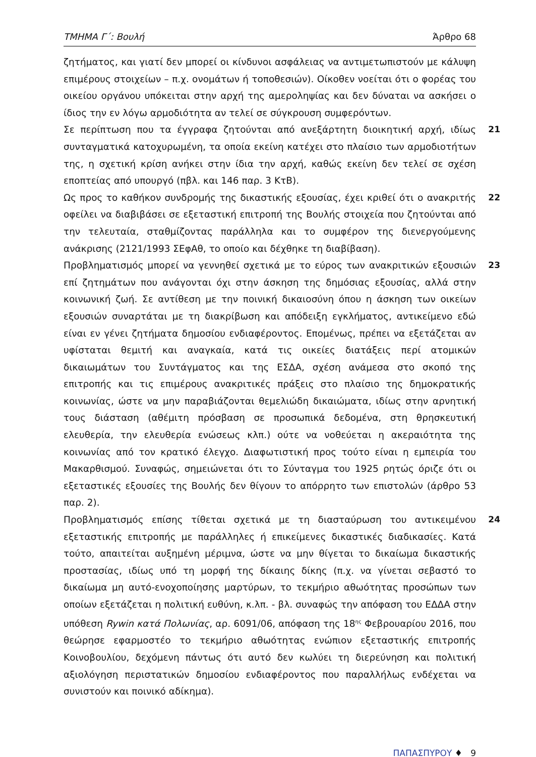ΤΜΗΜΑ Γ΄: Βουλή Άρθρο 68
ζητήματος, και γιατί δεν μπορεί οι κίνδυνοι ασφάλειας να αντιμετωπιστούν με κάλυψη επιμέρους στοιχείων – π.χ. ονομάτων ή τοποθεσιών). Οίκοθεν νοείται ότι ο φορέας του οικείου οργάνου υπόκειται στην αρχή της αμεροληψίας και δεν δύναται να ασκήσει ο ίδιος την εν λόγω αρμοδιότητα αν τελεί σε σύγκρουση συμφερόντων.
21 Σε περίπτωση που τα έγγραφα ζητούνται από ανεξάρτητη διοικητική αρχή, ιδίως συνταγματικά κατοχυρωμένη, τα οποία εκείνη κατέχει στο πλαίσιο των αρμοδιοτήτων της, η σχετική κρίση ανήκει στην ίδια την αρχή, καθώς εκείνη δεν τελεί σε σχέση εποπτείας από υπουργό (πβλ. και 146 παρ. 3 ΚτΒ).
22 Ως προς το καθήκον συνδρομής της δικαστικής εξουσίας, έχει κριθεί ότι ο ανακριτής οφείλει να διαβιβάσει σε εξεταστική επιτροπή της Βουλής στοιχεία που ζητούνται από την τελευταία, σταθμίζοντας παράλληλα και το συμφέρον της διενεργούμενης ανάκρισης (2121/1993 ΣΕφΑθ, το οποίο και δέχθηκε τη διαβίβαση).
23 Προβληματισμός μπορεί να γεννηθεί σχετικά με το εύρος των ανακριτικών εξουσιών επί ζητημάτων που ανάγονται όχι στην άσκηση της δημόσιας εξουσίας, αλλά στην κοινωνική ζωή. Σε αντίθεση με την ποινική δικαιοσύνη όπου η άσκηση των οικείων εξουσιών συναρτάται με τη διακρίβωση και απόδειξη εγκλήματος, αντικείμενο εδώ είναι εν γένει ζητήματα δημοσίου ενδιαφέροντος. Επομένως, πρέπει να εξετάζεται αν υφίσταται θεμιτή και αναγκαία, κατά τις οικείες διατάξεις περί ατομικών δικαιωμάτων του Συντάγματος και της ΕΣΔΑ, σχέση ανάμεσα στο σκοπό της επιτροπής και τις επιμέρους ανακριτικές πράξεις στο πλαίσιο της δημοκρατικής κοινωνίας, ώστε να μην παραβιάζονται θεμελιώδη δικαιώματα, ιδίως στην αρνητική τους διάσταση (αθέμιτη πρόσβαση σε προσωπικά δεδομένα, στη θρησκευτική ελευθερία, την ελευθερία ενώσεως κλπ.) ούτε να νοθεύεται η ακεραιότητα της κοινωνίας από τον κρατικό έλεγχο. Διαφωτιστική προς τούτο είναι η εμπειρία του Μακαρθισμού. Συναφώς, σημειώνεται ότι το Σύνταγμα του 1925 ρητώς όριζε ότι οι εξεταστικές εξουσίες της Βουλής δεν θίγουν το απόρρητο των επιστολών (άρθρο 53 παρ. 2).
24 Προβληματισμός επίσης τίθεται σχετικά με τη διασταύρωση του αντικειμένου εξεταστικής επιτροπής με παράλληλες ή επικείμενες δικαστικές διαδικασίες. Κατά τούτο, απαιτείται αυξημένη μέριμνα, ώστε να μην θίγεται το δικαίωμα δικαστικής προστασίας, ιδίως υπό τη μορφή της δίκαιης δίκης (π.χ. να γίνεται σεβαστό το δικαίωμα μη αυτό-ενοχοποίησης μαρτύρων, το τεκμήριο αθωότητας προσώπων των οποίων εξετάζεται η πολιτική ευθύνη, κ.λπ. - βλ. συναφώς την απόφαση του ΕΔΔΑ στην υπόθεση Rywin κατά Πολωνίας, αρ. 6091/06, απόφαση της 18<sup>ης</sup> Φεβρουαρίου 2016, που θεώρησε εφαρμοστέο το τεκμήριο αθωότητας ενώπιον εξεταστικής επιτροπής Κοινοβουλίου, δεχόμενη πάντως ότι αυτό δεν κωλύει τη διερεύνηση και πολιτική αξιολόγηση περιστατικών δημοσίου ενδιαφέροντος που παραλλήλως ενδέχεται να συνιστούν και ποινικό αδίκημα).
ΠΑΠΑΣΠΥΡΟΥ ♦ 9